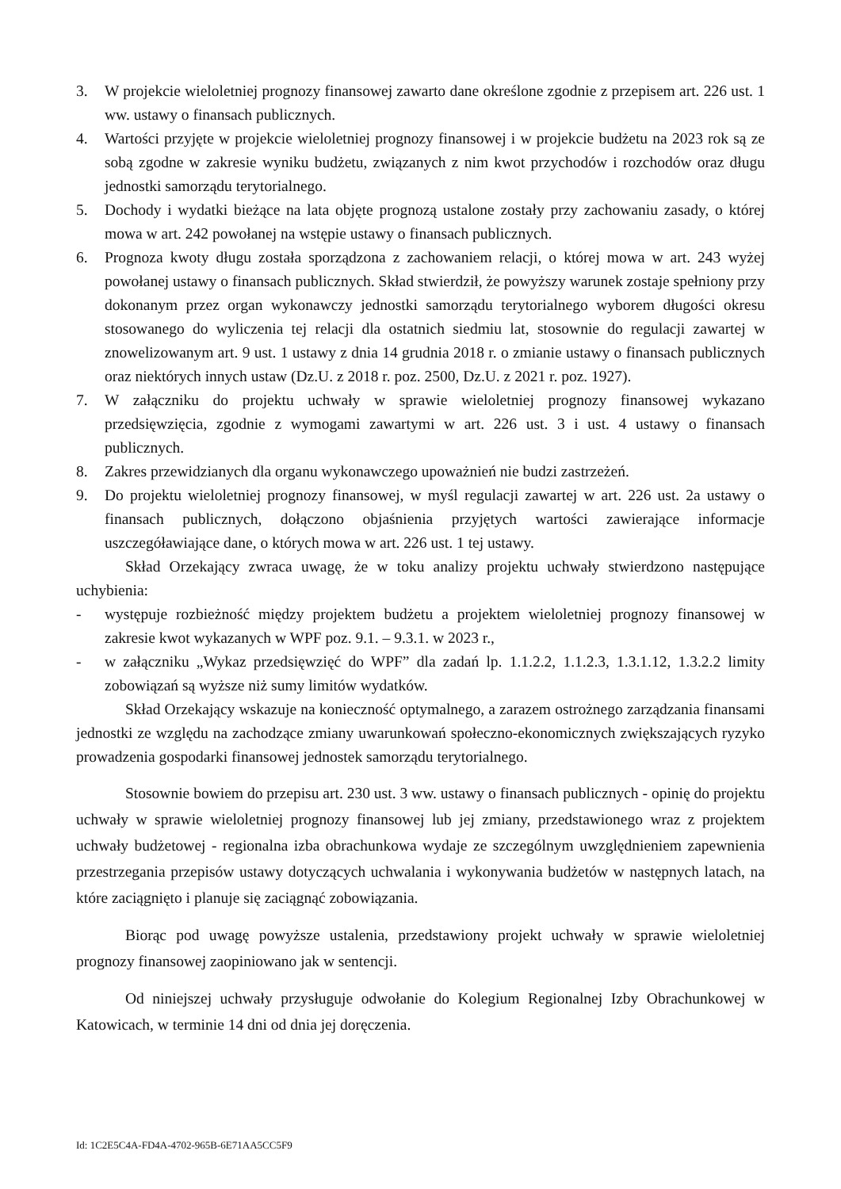3. W projekcie wieloletniej prognozy finansowej zawarto dane określone zgodnie z przepisem art. 226 ust. 1 ww. ustawy o finansach publicznych.
4. Wartości przyjęte w projekcie wieloletniej prognozy finansowej i w projekcie budżetu na 2023 rok są ze sobą zgodne w zakresie wyniku budżetu, związanych z nim kwot przychodów i rozchodów oraz długu jednostki samorządu terytorialnego.
5. Dochody i wydatki bieżące na lata objęte prognozą ustalone zostały przy zachowaniu zasady, o której mowa w art. 242 powołanej na wstępie ustawy o finansach publicznych.
6. Prognoza kwoty długu została sporządzona z zachowaniem relacji, o której mowa w art. 243 wyżej powołanej ustawy o finansach publicznych. Skład stwierdził, że powyższy warunek zostaje spełniony przy dokonanym przez organ wykonawczy jednostki samorządu terytorialnego wyborem długości okresu stosowanego do wyliczenia tej relacji dla ostatnich siedmiu lat, stosownie do regulacji zawartej w znowelizowanym art. 9 ust. 1 ustawy z dnia 14 grudnia 2018 r. o zmianie ustawy o finansach publicznych oraz niektórych innych ustaw (Dz.U. z 2018 r. poz. 2500, Dz.U. z 2021 r. poz. 1927).
7. W załączniku do projektu uchwały w sprawie wieloletniej prognozy finansowej wykazano przedsięwzięcia, zgodnie z wymogami zawartymi w art. 226 ust. 3 i ust. 4 ustawy o finansach publicznych.
8. Zakres przewidzianych dla organu wykonawczego upoważnień nie budzi zastrzeżeń.
9. Do projektu wieloletniej prognozy finansowej, w myśl regulacji zawartej w art. 226 ust. 2a ustawy o finansach publicznych, dołączono objaśnienia przyjętych wartości zawierające informacje uszczegóławiające dane, o których mowa w art. 226 ust. 1 tej ustawy.
Skład Orzekający zwraca uwagę, że w toku analizy projektu uchwały stwierdzono następujące uchybienia:
- występuje rozbieżność między projektem budżetu a projektem wieloletniej prognozy finansowej w zakresie kwot wykazanych w WPF poz. 9.1. – 9.3.1. w 2023 r.,
- w załączniku „Wykaz przedsięwzięć do WPF” dla zadań lp. 1.1.2.2, 1.1.2.3, 1.3.1.12, 1.3.2.2 limity zobowiązań są wyższe niż sumy limitów wydatków.
Skład Orzekający wskazuje na konieczność optymalnego, a zarazem ostrożnego zarządzania finansami jednostki ze względu na zachodzące zmiany uwarunkowań społeczno-ekonomicznych zwiększających ryzyko prowadzenia gospodarki finansowej jednostek samorządu terytorialnego.
Stosownie bowiem do przepisu art. 230 ust. 3 ww. ustawy o finansach publicznych - opinię do projektu uchwały w sprawie wieloletniej prognozy finansowej lub jej zmiany, przedstawionego wraz z projektem uchwały budżetowej - regionalna izba obrachunkowa wydaje ze szczególnym uwzględnieniem zapewnienia przestrzegania przepisów ustawy dotyczących uchwalania i wykonywania budżetów w następnych latach, na które zaciągnięto i planuje się zaciągnąć zobowiązania.
Biorąc pod uwagę powyższe ustalenia, przedstawiony projekt uchwały w sprawie wieloletniej prognozy finansowej zaopiniowano jak w sentencji.
Od niniejszej uchwały przysługuje odwołanie do Kolegium Regionalnej Izby Obrachunkowej w Katowicach, w terminie 14 dni od dnia jej doręczenia.
Id: 1C2E5C4A-FD4A-4702-965B-6E71AA5CC5F9